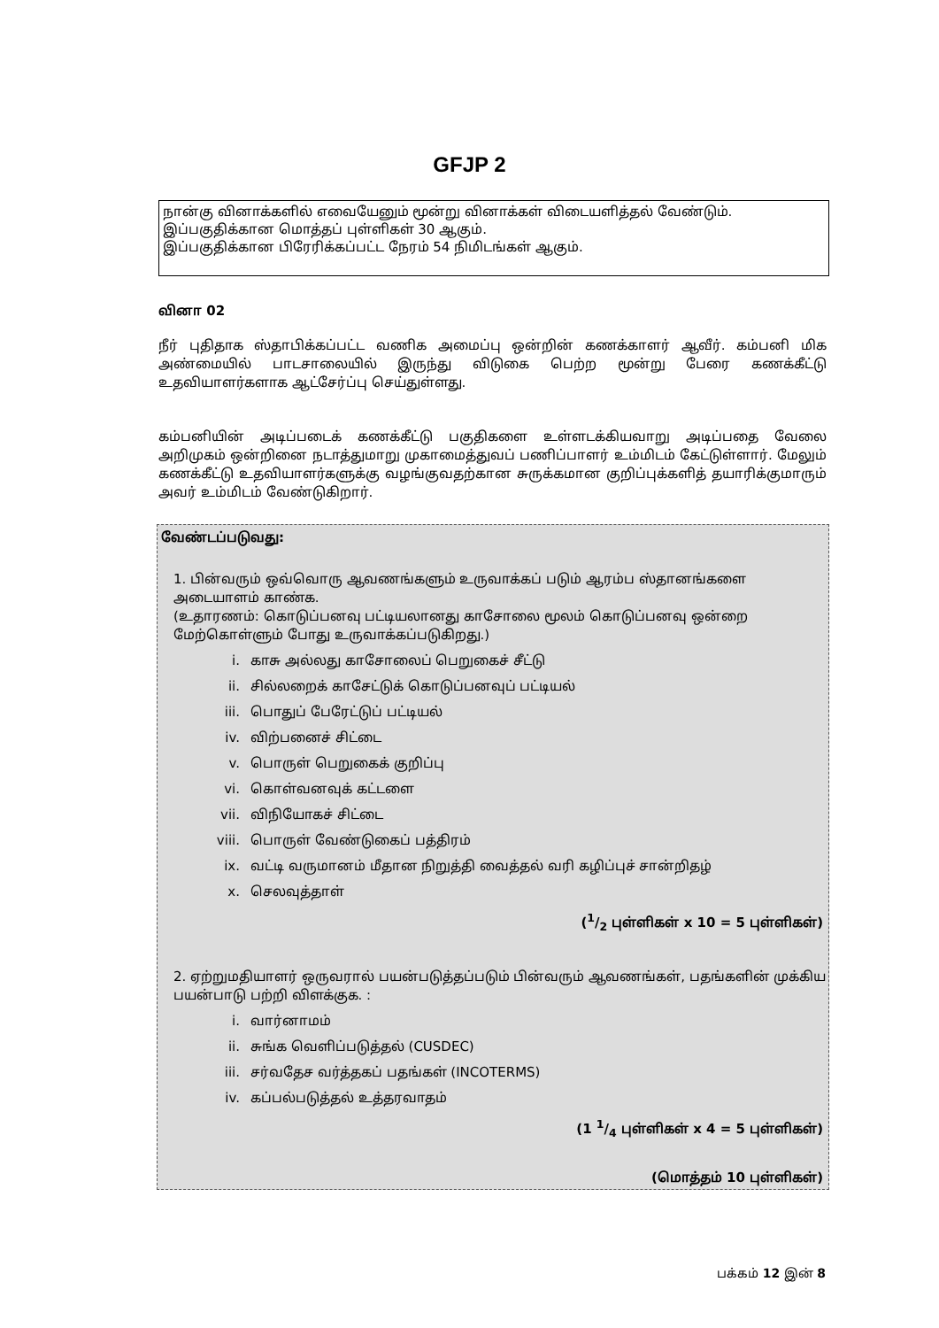GFJP 2
நான்கு வினாக்களில் எவையேனும் மூன்று வினாக்கள் விடையளித்தல் வேண்டும்.
இப்பகுதிக்கான மொத்தப் புள்ளிகள் 30 ஆகும்.
இப்பகுதிக்கான பிரேரிக்கப்பட்ட நேரம் 54 நிமிடங்கள் ஆகும்.
வினா 02
நீர் புதிதாக ஸ்தாபிக்கப்பட்ட வணிக அமைப்பு ஒன்றின் கணக்காளர் ஆவீர். கம்பனி மிக அண்மையில் பாடசாலையில் இருந்து விடுகை பெற்ற மூன்று பேரை கணக்கீட்டு உதவியாளர்களாக ஆட்சேர்ப்பு செய்துள்ளது.
கம்பனியின் அடிப்படைக் கணக்கீட்டு பகுதிகளை உள்ளடக்கியவாறு அடிப்பதை வேலை அறிமுகம் ஒன்றினை நடாத்துமாறு முகாமைத்துவப் பணிப்பாளர் உம்மிடம் கேட்டுள்ளார். மேலும் கணக்கீட்டு உதவியாளர்களுக்கு வழங்குவதற்கான சுருக்கமான குறிப்புக்களித் தயாரிக்குமாரும் அவர் உம்மிடம் வேண்டுகிறார்.
வேண்டப்படுவது:
1. பின்வரும் ஒவ்வொரு ஆவணங்களும் உருவாக்கப் படும் ஆரம்ப ஸ்தானங்களை அடையாளம் காண்க.
(உதாரணம்: கொடுப்பனவு பட்டியலானது காசோலை மூலம் கொடுப்பனவு ஒன்றை மேற்கொள்ளும் போது உருவாக்கப்படுகிறது.)
i. காசு அல்லது காசோலைப் பெறுகைச் சீட்டு
ii. சில்லறைக் காசேட்டுக் கொடுப்பனவுப் பட்டியல்
iii. பொதுப் பேரேட்டுப் பட்டியல்
iv. விற்பனைச் சிட்டை
v. பொருள் பெறுகைக் குறிப்பு
vi. கொள்வனவுக் கட்டளை
vii. விநியோகச் சிட்டை
viii. பொருள் வேண்டுகைப் பத்திரம்
ix. வட்டி வருமானம் மீதான நிறுத்தி வைத்தல் வரி கழிப்புச் சான்றிதழ்
x. செலவுத்தாள்
(1/2 புள்ளிகள் x 10 = 5 புள்ளிகள்)
2. ஏற்றுமதியாளர் ஒருவரால் பயன்படுத்தப்படும் பின்வரும் ஆவணங்கள், பதங்களின் முக்கிய பயன்பாடு பற்றி விளக்குக. :
i. வார்னாமம்
ii. சுங்க வெளிப்படுத்தல் (CUSDEC)
iii. சர்வதேச வர்த்தகப் பதங்கள் (INCOTERMS)
iv. கப்பல்படுத்தல் உத்தரவாதம்
(1 1/4 புள்ளிகள் x 4 = 5 புள்ளிகள்)
(மொத்தம் 10 புள்ளிகள்)
பக்கம் 12 இன் 8